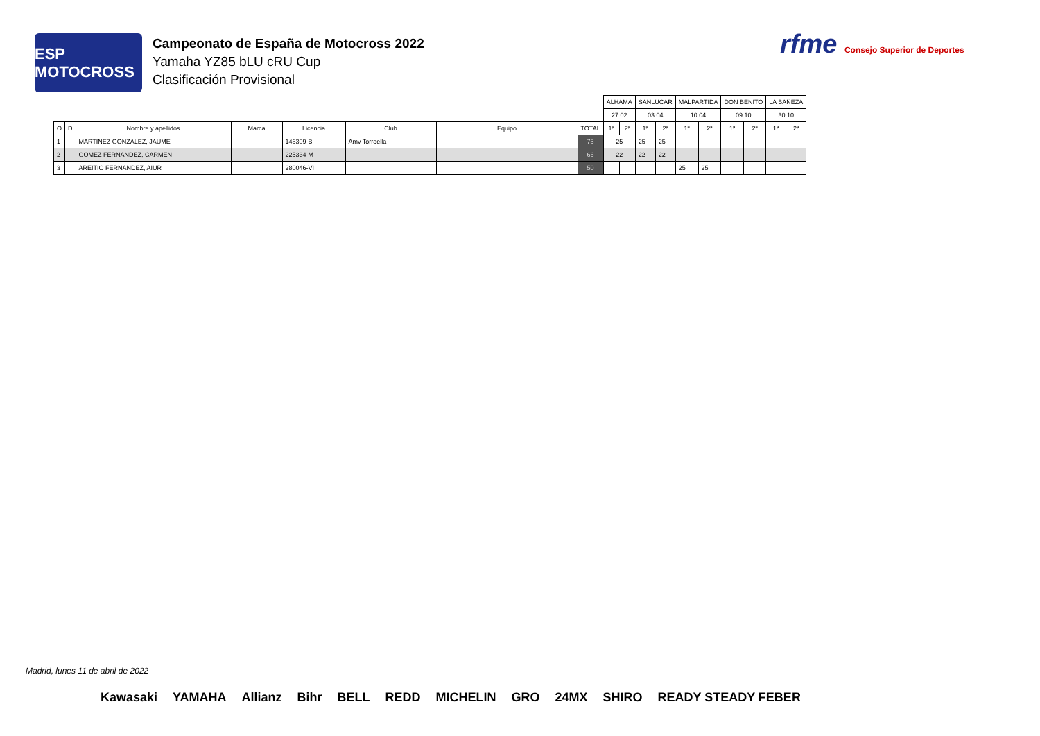ESP MOTOCROSS
Campeonato de España de Motocross 2022
Yamaha YZ85 bLU cRU Cup
Clasificación Provisional
rfme Consejo Superior de Deportes
| | | | | | | | | ALHAMA | | SANLÚCAR | | MALPARTIDA | | DON BENITO | | LA BAÑEZA | |
| | | | | | | | | 27.02 | | 03.04 | | 10.04 | | 09.10 | | 30.10 | |
| O | D | Nombre y apellidos | Marca | Licencia | Club | Equipo | TOTAL | 1ª | 2ª | 1ª | 2ª | 1ª | 2ª | 1ª | 2ª | 1ª | 2ª |
| 1 | | MARTINEZ GONZALEZ, JAUME | | 146309-B | Amv Torroella | | 75 | 25 | | 25 | 25 | | | | | | |
| 2 | | GOMEZ FERNANDEZ, CARMEN | | 225334-M | | | 66 | 22 | | 22 | 22 | | | | | | |
| 3 | | AREITIO FERNANDEZ, AIUR | | 280046-VI | | | 50 | | | | | 25 | 25 | | | | |
Madrid, lunes 11 de abril de 2022
Kawasaki YAMAHA Allianz Bihr BELL REDD MICHELIN GRO 24MX SHIRO READY STEADY FEBER